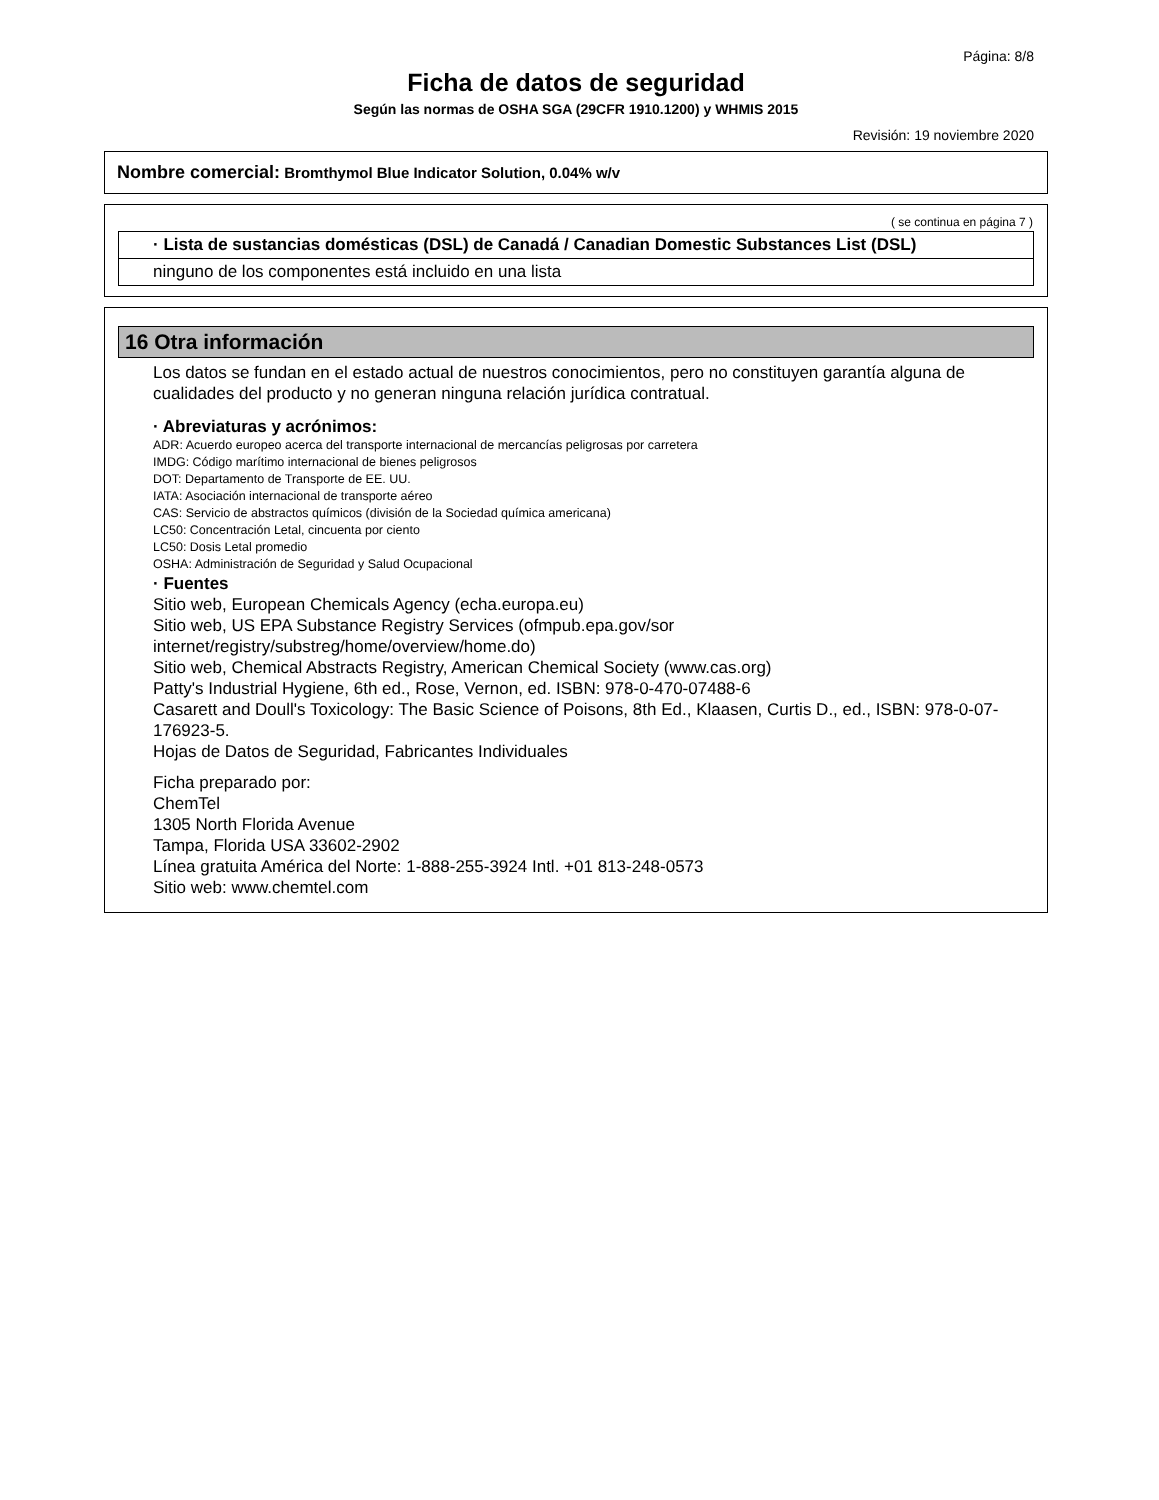Página: 8/8
Ficha de datos de seguridad
Según las normas de OSHA SGA (29CFR 1910.1200) y WHMIS 2015
Revisión: 19 noviembre 2020
Nombre comercial: Bromthymol Blue Indicator Solution, 0.04% w/v
( se continua en página 7 )
· Lista de sustancias domésticas (DSL) de Canadá / Canadian Domestic Substances List (DSL)
ninguno de los componentes está incluido en una lista
16 Otra información
Los datos se fundan en el estado actual de nuestros conocimientos, pero no constituyen garantía alguna de cualidades del producto y no generan ninguna relación jurídica contratual.
· Abreviaturas y acrónimos:
ADR: Acuerdo europeo acerca del transporte internacional de mercancías peligrosas por carretera
IMDG: Código marítimo internacional de bienes peligrosos
DOT: Departamento de Transporte de EE. UU.
IATA: Asociación internacional de transporte aéreo
CAS: Servicio de abstractos químicos (división de la Sociedad química americana)
LC50: Concentración Letal, cincuenta por ciento
LC50: Dosis Letal promedio
OSHA: Administración de Seguridad y Salud Ocupacional
· Fuentes
Sitio web, European Chemicals Agency (echa.europa.eu)
Sitio web, US EPA Substance Registry Services (ofmpub.epa.gov/sor internet/registry/substreg/home/overview/home.do)
Sitio web, Chemical Abstracts Registry, American Chemical Society (www.cas.org)
Patty's Industrial Hygiene, 6th ed., Rose, Vernon, ed. ISBN: 978-0-470-07488-6
Casarett and Doull's Toxicology: The Basic Science of Poisons, 8th Ed., Klaasen, Curtis D., ed., ISBN: 978-0-07-176923-5.
Hojas de Datos de Seguridad, Fabricantes Individuales
Ficha preparado por:
ChemTel
1305 North Florida Avenue
Tampa, Florida USA 33602-2902
Línea gratuita América del Norte: 1-888-255-3924 Intl. +01 813-248-0573
Sitio web: www.chemtel.com